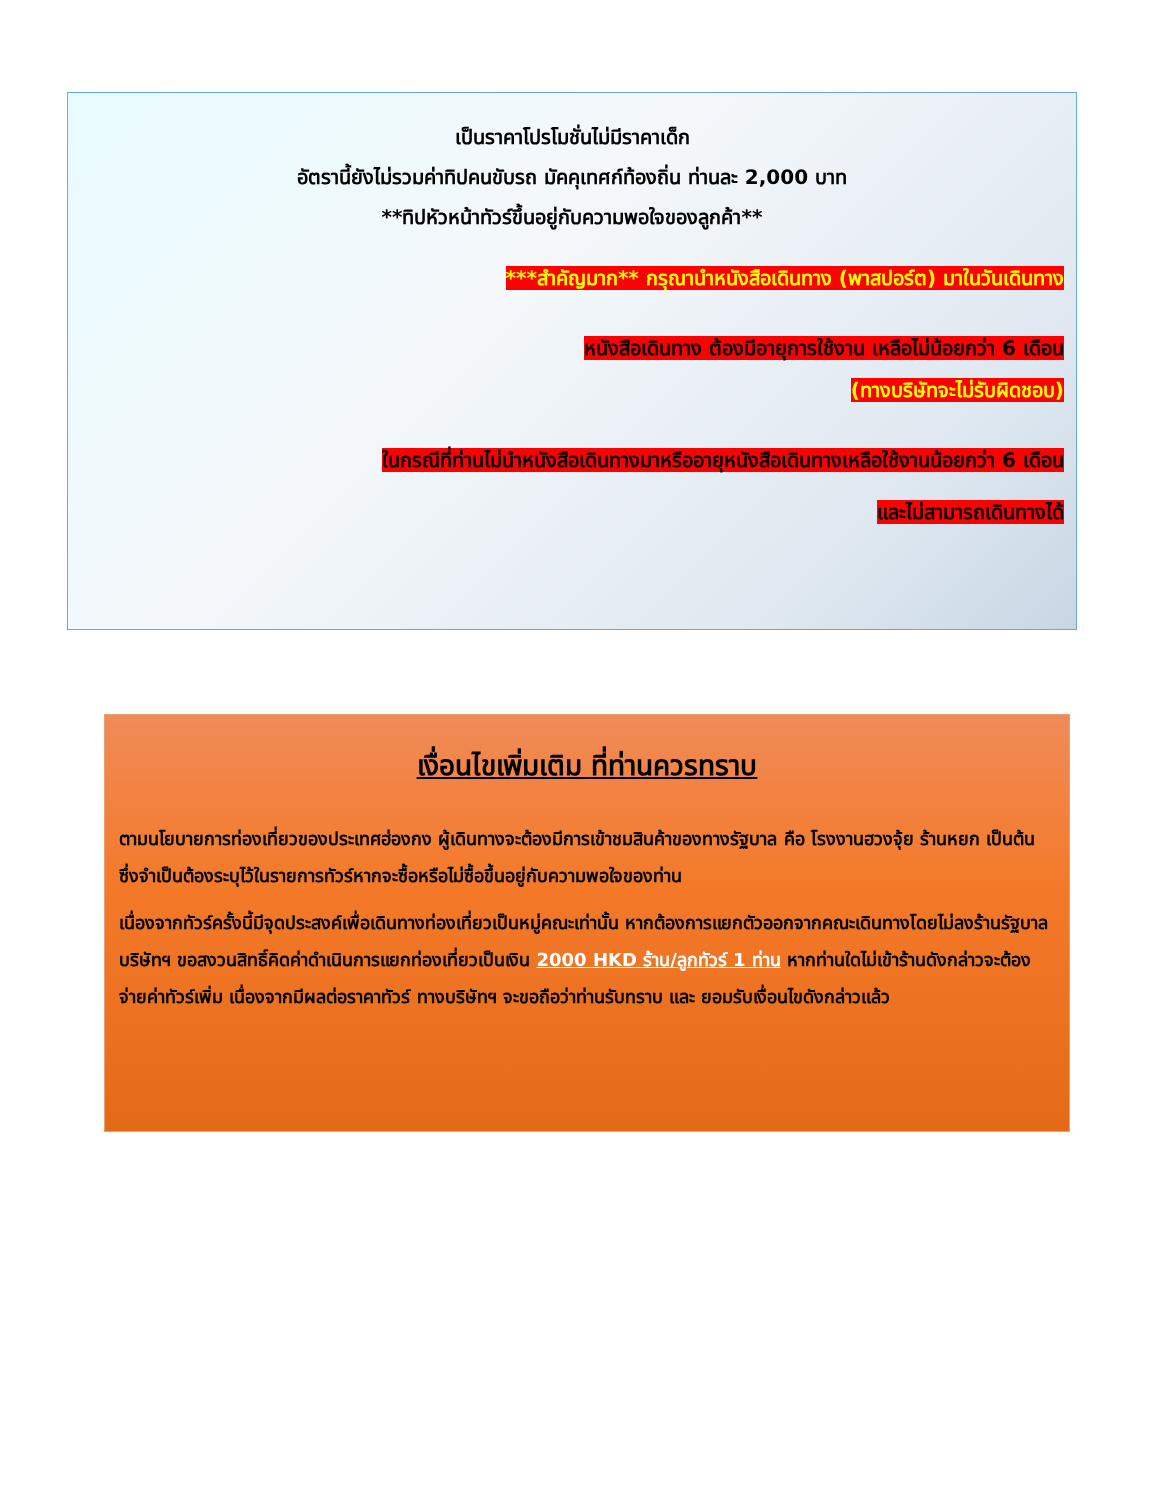เป็นราคาโปรโมชั่นไม่มีราคาเด็ก
อัตรานี้ยังไม่รวมค่าทิปคนขับรถ มัคคุเทศก์ท้องถิ่น ท่านละ 2,000 บาท
**ทิปหัวหน้าทัวร์ขึ้นอยู่กับความพอใจของลูกค้า**
***สำคัญมาก** กรุณานำหนังสือเดินทาง (พาสปอร์ต) มาในวันเดินทาง
หนังสือเดินทาง ต้องมีอายุการใช้งาน เหลือไม่น้อยกว่า 6 เดือน
(ทางบริษัทจะไม่รับผิดชอบ)
ในกรณีที่ท่านไม่นำหนังสือเดินทางมาหรืออายุหนังสือเดินทางเหลือใช้งานน้อยกว่า 6 เดือน
และไม่สามารถเดินทางได้
เงื่อนไขเพิ่มเติม ที่ท่านควรทราบ
ตามนโยบายการท่องเที่ยวของประเทศฮ่องกง ผู้เดินทางจะต้องมีการเข้าชมสินค้าของทางรัฐบาล คือ โรงงานฮวงจุ้ย ร้านหยก เป็นต้น ซึ่งจำเป็นต้องระบุไว้ในรายการทัวร์หากจะซื้อหรือไม่ซื้อขึ้นอยู่กับความพอใจของท่าน
เนื่องจากทัวร์ครั้งนี้มีจุดประสงค์เพื่อเดินทางท่องเที่ยวเป็นหมู่คณะเท่านั้น หากต้องการแยกตัวออกจากคณะเดินทางโดยไม่ลงร้านรัฐบาล บริษัทฯ ขอสงวนสิทธิ์คิดค่าดำเนินการแยกท่องเที่ยวเป็นเงิน 2000 HKD ร้าน/ลูกทัวร์ 1 ท่าน หากท่านใดไม่เข้าร้านดังกล่าวจะต้องจ่ายค่าทัวร์เพิ่ม เนื่องจากมีผลต่อราคาทัวร์ ทางบริษัทฯ จะขอถือว่าท่านรับทราบ และ ยอมรับเงื่อนไขดังกล่าวแล้ว